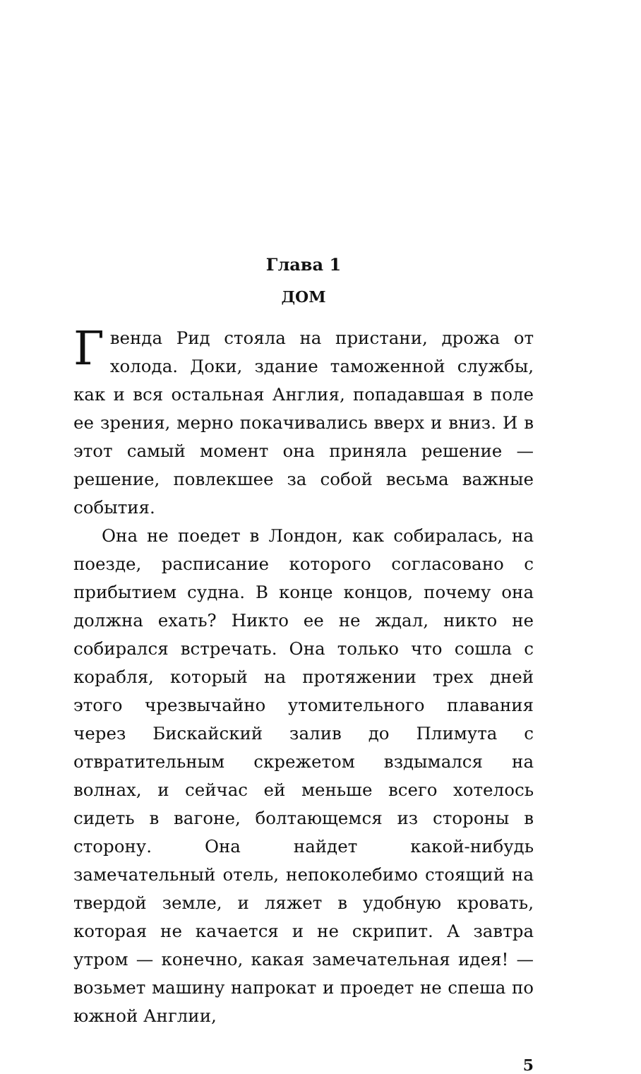Глава 1
ДОМ
Гвенда Рид стояла на пристани, дрожа от холода. Доки, здание таможенной службы, как и вся остальная Англия, попадавшая в поле ее зрения, мерно покачивались вверх и вниз. И в этот самый момент она приняла решение — решение, повлекшее за собой весьма важные события.
Она не поедет в Лондон, как собиралась, на поезде, расписание которого согласовано с прибытием судна. В конце концов, почему она должна ехать? Никто ее не ждал, никто не собирался встречать. Она только что сошла с корабля, который на протяжении трех дней этого чрезвычайно утомительного плавания через Бискайский залив до Плимута с отвратительным скрежетом вздымался на волнах, и сейчас ей меньше всего хотелось сидеть в вагоне, болтающемся из стороны в сторону. Она найдет какой-нибудь замечательный отель, непоколебимо стоящий на твердой земле, и ляжет в удобную кровать, которая не качается и не скрипит. А завтра утром — конечно, какая замечательная идея! — возьмет машину напрокат и проедет не спеша по южной Англии,
5